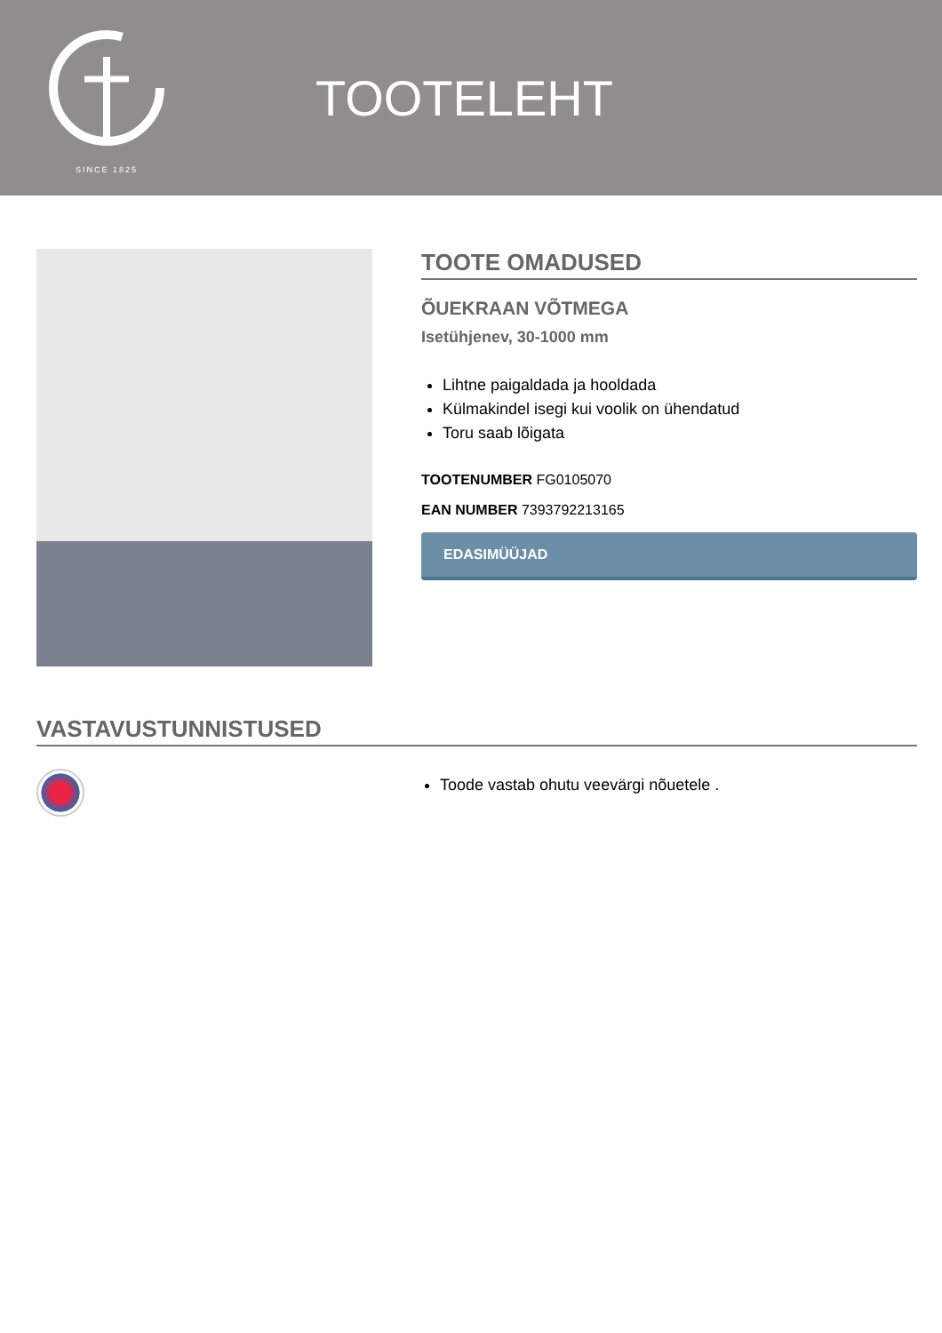SINCE 1825
TOOTELEHT
TOOTE OMADUSED
ÕUEKRAAN VÕTMEGA
Isetühjenev, 30-1000 mm
Lihtne paigaldada ja hooldada
Külmakindel isegi kui voolik on ühendatud
Toru saab lõigata
TOOTENUMBER FG0105070
EAN NUMBER 7393792213165
EDASIMÜÜJAD
VASTAVUSTUNNISTUSED
Toode vastab ohutu veevärgi nõuetele .